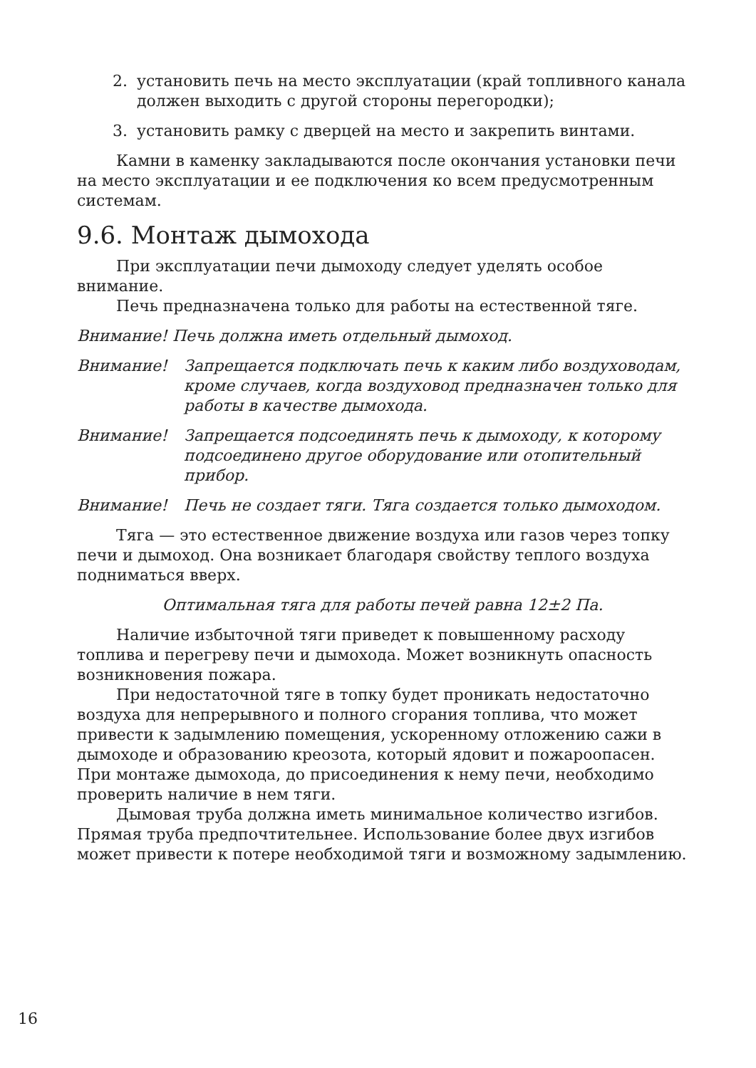2. установить печь на место эксплуатации (край топливного канала должен выходить с другой стороны перегородки);
3. установить рамку с дверцей на место и закрепить винтами.
Камни в каменку закладываются после окончания установки печи на место эксплуатации и ее подключения ко всем предусмотренным системам.
9.6. Монтаж дымохода
При эксплуатации печи дымоходу следует уделять особое внимание.
Печь предназначена только для работы на естественной тяге.
Внимание! Печь должна иметь отдельный дымоход.
Внимание! Запрещается подключать печь к каким либо воздуховодам, кроме случаев, когда воздуховод предназначен только для работы в качестве дымохода.
Внимание! Запрещается подсоединять печь к дымоходу, к которому подсоединено другое оборудование или отопительный прибор.
Внимание! Печь не создает тяги. Тяга создается только дымоходом.
Тяга — это естественное движение воздуха или газов через топку печи и дымоход. Она возникает благодаря свойству теплого воздуха подниматься вверх.
Оптимальная тяга для работы печей равна 12±2 Па.
Наличие избыточной тяги приведет к повышенному расходу топлива и перегреву печи и дымохода. Может возникнуть опасность возникновения пожара.
При недостаточной тяге в топку будет проникать недостаточно воздуха для непрерывного и полного сгорания топлива, что может привести к задымлению помещения, ускоренному отложению сажи в дымоходе и образованию креозота, который ядовит и пожароопасен. При монтаже дымохода, до присоединения к нему печи, необходимо проверить наличие в нем тяги.
Дымовая труба должна иметь минимальное количество изгибов. Прямая труба предпочтительнее. Использование более двух изгибов может привести к потере необходимой тяги и возможному задымлению.
16